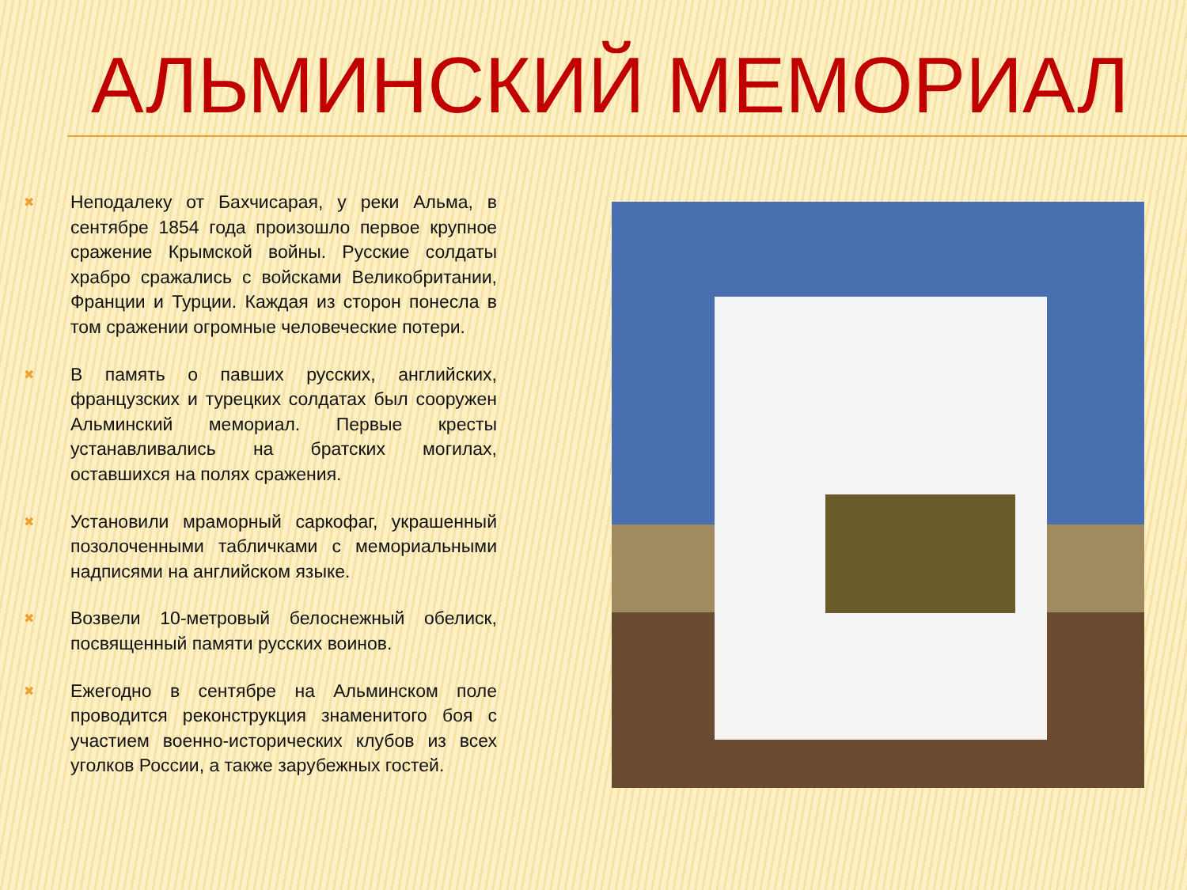АЛЬМИНСКИЙ МЕМОРИАЛ
✖ Неподалеку от Бахчисарая, у реки Альма, в сентябре 1854 года произошло первое крупное сражение Крымской войны. Русские солдаты храбро сражались с войсками Великобритании, Франции и Турции. Каждая из сторон понесла в том сражении огромные человеческие потери.
✖ В память о павших русских, английских, французских и турецких солдатах был сооружен Альминский мемориал. Первые кресты устанавливались на братских могилах, оставшихся на полях сражения.
✖ Установили мраморный саркофаг, украшенный позолоченными табличками с мемориальными надписями на английском языке.
✖ Возвели 10-метровый белоснежный обелиск, посвященный памяти русских воинов.
✖ Ежегодно в сентябре на Альминском поле проводится реконструкция знаменитого боя с участием военно-исторических клубов из всех уголков России, а также зарубежных гостей.